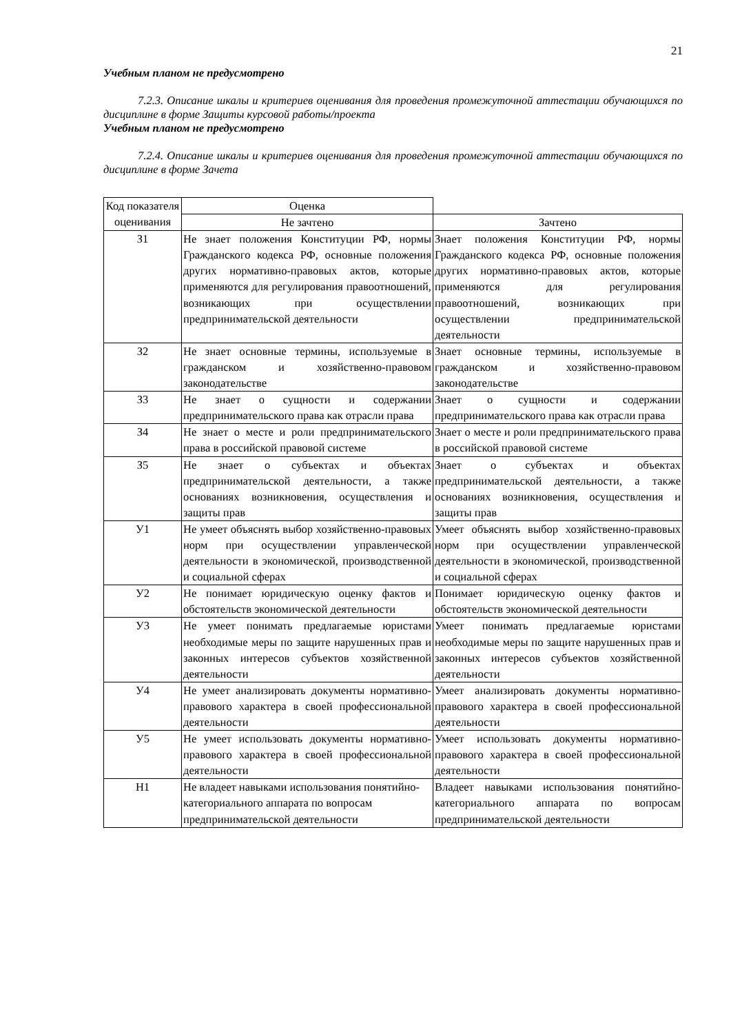21
Учебным планом не предусмотрено
7.2.3. Описание шкалы и критериев оценивания для проведения промежуточной аттестации обучающихся по дисциплине в форме Защиты курсовой работы/проекта
Учебным планом не предусмотрено
7.2.4. Описание шкалы и критериев оценивания для проведения промежуточной аттестации обучающихся по дисциплине в форме Зачета
| Код показателя оценивания | Оценка | |
| --- | --- | --- |
| | Не зачтено | Зачтено |
| З1 | Не знает положения Конституции РФ, нормы Гражданского кодекса РФ, основные положения других нормативно-правовых актов, которые применяются для регулирования правоотношений, возникающих при осуществлении предпринимательской деятельности | Знает положения Конституции РФ, нормы Гражданского кодекса РФ, основные положения других нормативно-правовых актов, которые применяются для регулирования правоотношений, возникающих при осуществлении предпринимательской деятельности |
| З2 | Не знает основные термины, используемые в гражданском и хозяйственно-правовом законодательстве | Знает основные термины, используемые в гражданском и хозяйственно-правовом законодательстве |
| З3 | Не знает о сущности и содержании предпринимательского права как отрасли права | Знает о сущности и содержании предпринимательского права как отрасли права |
| З4 | Не знает о месте и роли предпринимательского права в российской правовой системе | Знает о месте и роли предпринимательского права в российской правовой системе |
| З5 | Не знает о субъектах и объектах предпринимательской деятельности, а также основаниях возникновения, осуществления и защиты прав | Знает о субъектах и объектах предпринимательской деятельности, а также основаниях возникновения, осуществления и защиты прав |
| У1 | Не умеет объяснять выбор хозяйственно-правовых норм при осуществлении управленческой деятельности в экономической, производственной и социальной сферах | Умеет объяснять выбор хозяйственно-правовых норм при осуществлении управленческой деятельности в экономической, производственной и социальной сферах |
| У2 | Не понимает юридическую оценку фактов и обстоятельств экономической деятельности | Понимает юридическую оценку фактов и обстоятельств экономической деятельности |
| У3 | Не умеет понимать предлагаемые юристами необходимые меры по защите нарушенных прав и законных интересов субъектов хозяйственной деятельности | Умеет понимать предлагаемые юристами необходимые меры по защите нарушенных прав и законных интересов субъектов хозяйственной деятельности |
| У4 | Не умеет анализировать документы нормативно-правового характера в своей профессиональной деятельности | Умеет анализировать документы нормативно-правового характера в своей профессиональной деятельности |
| У5 | Не умеет использовать документы нормативно-правового характера в своей профессиональной деятельности | Умеет использовать документы нормативно-правового характера в своей профессиональной деятельности |
| Н1 | Не владеет навыками использования понятийно-категориального аппарата по вопросам предпринимательской деятельности | Владеет навыками использования понятийно-категориального аппарата по вопросам предпринимательской деятельности |